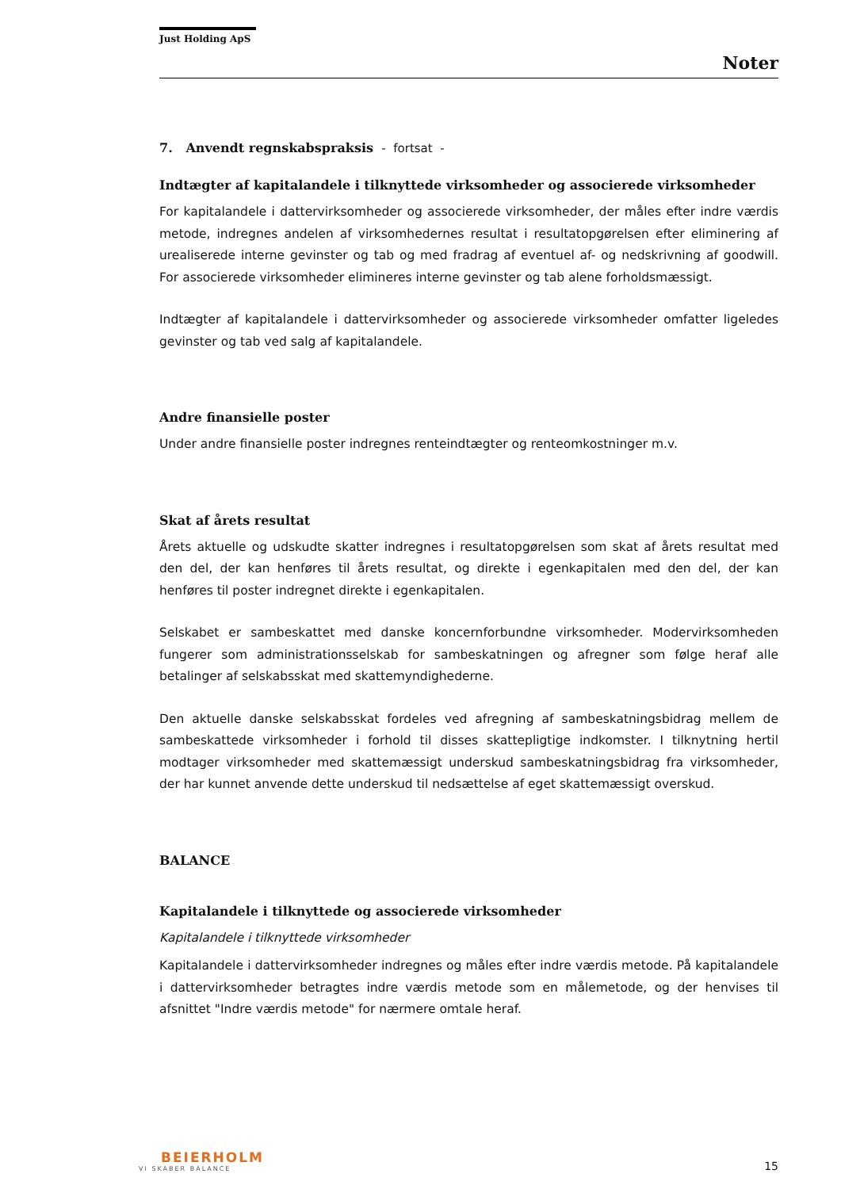Just Holding ApS
Noter
7. Anvendt regnskabspraksis - fortsat -
Indtægter af kapitalandele i tilknyttede virksomheder og associerede virksomheder
For kapitalandele i dattervirksomheder og associerede virksomheder, der måles efter indre værdis metode, indregnes andelen af virksomhedernes resultat i resultatopgørelsen efter eliminering af urealiserede interne gevinster og tab og med fradrag af eventuel af- og nedskrivning af goodwill. For associerede virksomheder elimineres interne gevinster og tab alene forholdsmæssigt.
Indtægter af kapitalandele i dattervirksomheder og associerede virksomheder omfatter ligeledes gevinster og tab ved salg af kapitalandele.
Andre finansielle poster
Under andre finansielle poster indregnes renteindtægter og renteomkostninger m.v.
Skat af årets resultat
Årets aktuelle og udskudte skatter indregnes i resultatopgørelsen som skat af årets resultat med den del, der kan henføres til årets resultat, og direkte i egenkapitalen med den del, der kan henføres til poster indregnet direkte i egenkapitalen.
Selskabet er sambeskattet med danske koncernforbundne virksomheder. Modervirksomheden fungerer som administrationsselskab for sambeskatningen og afregner som følge heraf alle betalinger af selskabsskat med skattemyndighederne.
Den aktuelle danske selskabsskat fordeles ved afregning af sambeskatningsbidrag mellem de sambeskattede virksomheder i forhold til disses skattepligtige indkomster. I tilknytning hertil modtager virksomheder med skattemæssigt underskud sambeskatningsbidrag fra virksomheder, der har kunnet anvende dette underskud til nedsættelse af eget skattemæssigt overskud.
BALANCE
Kapitalandele i tilknyttede og associerede virksomheder
Kapitalandele i tilknyttede virksomheder
Kapitalandele i dattervirksomheder indregnes og måles efter indre værdis metode. På kapitalandele i dattervirksomheder betragtes indre værdis metode som en målemetode, og der henvises til afsnittet "Indre værdis metode" for nærmere omtale heraf.
BEIERHOLM
VI SKABER BALANCE
15